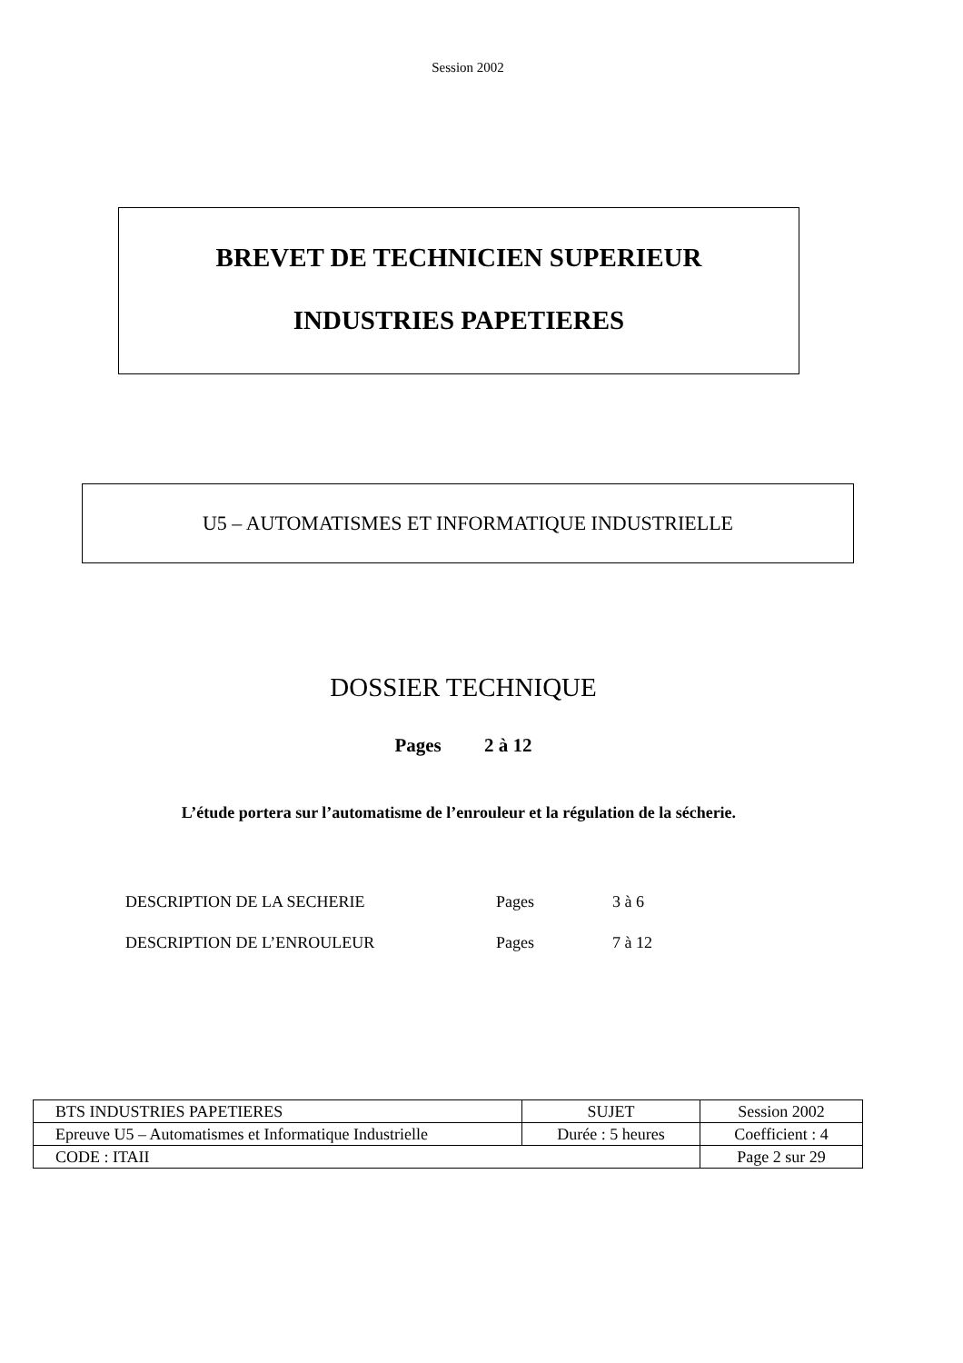Session 2002
BREVET DE TECHNICIEN SUPERIEUR
INDUSTRIES PAPETIERES
U5 – AUTOMATISMES ET INFORMATIQUE INDUSTRIELLE
DOSSIER TECHNIQUE
Pages 2 à 12
L’étude portera sur l’automatisme de l’enrouleur et la régulation de la sécherie.
DESCRIPTION DE LA SECHERIE Pages 3 à 6
DESCRIPTION DE L’ENROULEUR Pages 7 à 12
| BTS INDUSTRIES PAPETIERES | SUJET | Session 2002 |
| Epreuve U5 – Automatismes et Informatique Industrielle | Durée : 5 heures | Coefficient : 4 |
| CODE : ITAII | | Page 2 sur 29 |